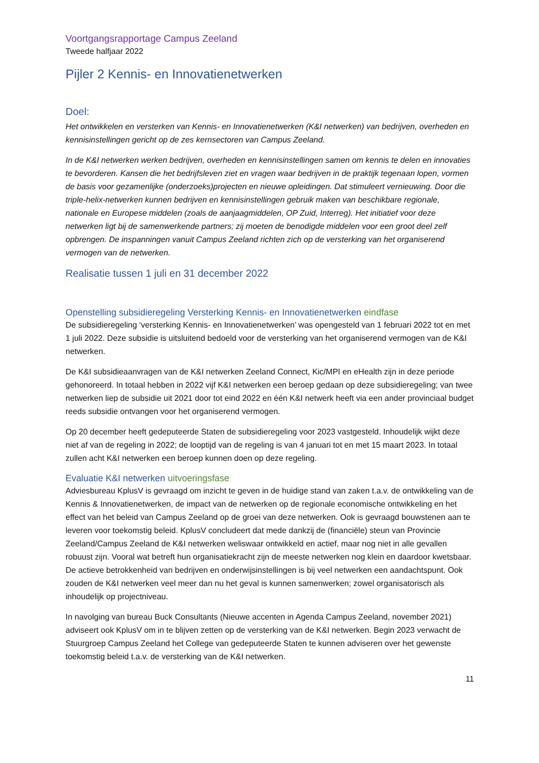Voortgangsrapportage Campus Zeeland
Tweede halfjaar 2022
Pijler 2 Kennis- en Innovatienetwerken
Doel:
Het ontwikkelen en versterken van Kennis- en Innovatienetwerken (K&I netwerken) van bedrijven, overheden en kennisinstellingen gericht op de zes kernsectoren van Campus Zeeland.
In de K&I netwerken werken bedrijven, overheden en kennisinstellingen samen om kennis te delen en innovaties te bevorderen. Kansen die het bedrijfsleven ziet en vragen waar bedrijven in de praktijk tegenaan lopen, vormen de basis voor gezamenlijke (onderzoeks)projecten en nieuwe opleidingen. Dat stimuleert vernieuwing. Door die triple-helix-netwerken kunnen bedrijven en kennisinstellingen gebruik maken van beschikbare regionale, nationale en Europese middelen (zoals de aanjaagmiddelen, OP Zuid, Interreg). Het initiatief voor deze netwerken ligt bij de samenwerkende partners; zij moeten de benodigde middelen voor een groot deel zelf opbrengen. De inspanningen vanuit Campus Zeeland richten zich op de versterking van het organiserend vermogen van de netwerken.
Realisatie tussen 1 juli en 31 december 2022
Openstelling subsidieregeling Versterking Kennis- en Innovatienetwerken eindfase
De subsidieregeling ‘versterking Kennis- en Innovatienetwerken’ was opengesteld van 1 februari 2022 tot en met 1 juli 2022. Deze subsidie is uitsluitend bedoeld voor de versterking van het organiserend vermogen van de K&I netwerken.
De K&I subsidieaanvragen van de K&I netwerken Zeeland Connect, Kic/MPI en eHealth zijn in deze periode gehonoreerd. In totaal hebben in 2022 vijf K&I netwerken een beroep gedaan op deze subsidieregeling; van twee netwerken liep de subsidie uit 2021 door tot eind 2022 en één K&I netwerk heeft via een ander provinciaal budget reeds subsidie ontvangen voor het organiserend vermogen.
Op 20 december heeft gedeputeerde Staten de subsidieregeling voor 2023 vastgesteld. Inhoudelijk wijkt deze niet af van de regeling in 2022; de looptijd van de regeling is van 4 januari tot en met 15 maart 2023. In totaal zullen acht K&I netwerken een beroep kunnen doen op deze regeling.
Evaluatie K&I netwerken uitvoeringsfase
Adviesbureau KplusV is gevraagd om inzicht te geven in de huidige stand van zaken t.a.v. de ontwikkeling van de Kennis & Innovatienetwerken, de impact van de netwerken op de regionale economische ontwikkeling en het effect van het beleid van Campus Zeeland op de groei van deze netwerken. Ook is gevraagd bouwstenen aan te leveren voor toekomstig beleid. KplusV concludeert dat mede dankzij de (financiële) steun van Provincie Zeeland/Campus Zeeland de K&I netwerken weliswaar ontwikkeld en actief, maar nog niet in alle gevallen robuust zijn. Vooral wat betreft hun organisatiekracht zijn de meeste netwerken nog klein en daardoor kwetsbaar. De actieve betrokkenheid van bedrijven en onderwijsinstellingen is bij veel netwerken een aandachtspunt. Ook zouden de K&I netwerken veel meer dan nu het geval is kunnen samenwerken; zowel organisatorisch als inhoudelijk op projectniveau.
In navolging van bureau Buck Consultants (Nieuwe accenten in Agenda Campus Zeeland, november 2021) adviseert ook KplusV om in te blijven zetten op de versterking van de K&I netwerken. Begin 2023 verwacht de Stuurgroep Campus Zeeland het College van gedeputeerde Staten te kunnen adviseren over het gewenste toekomstig beleid t.a.v. de versterking van de K&I netwerken.
11